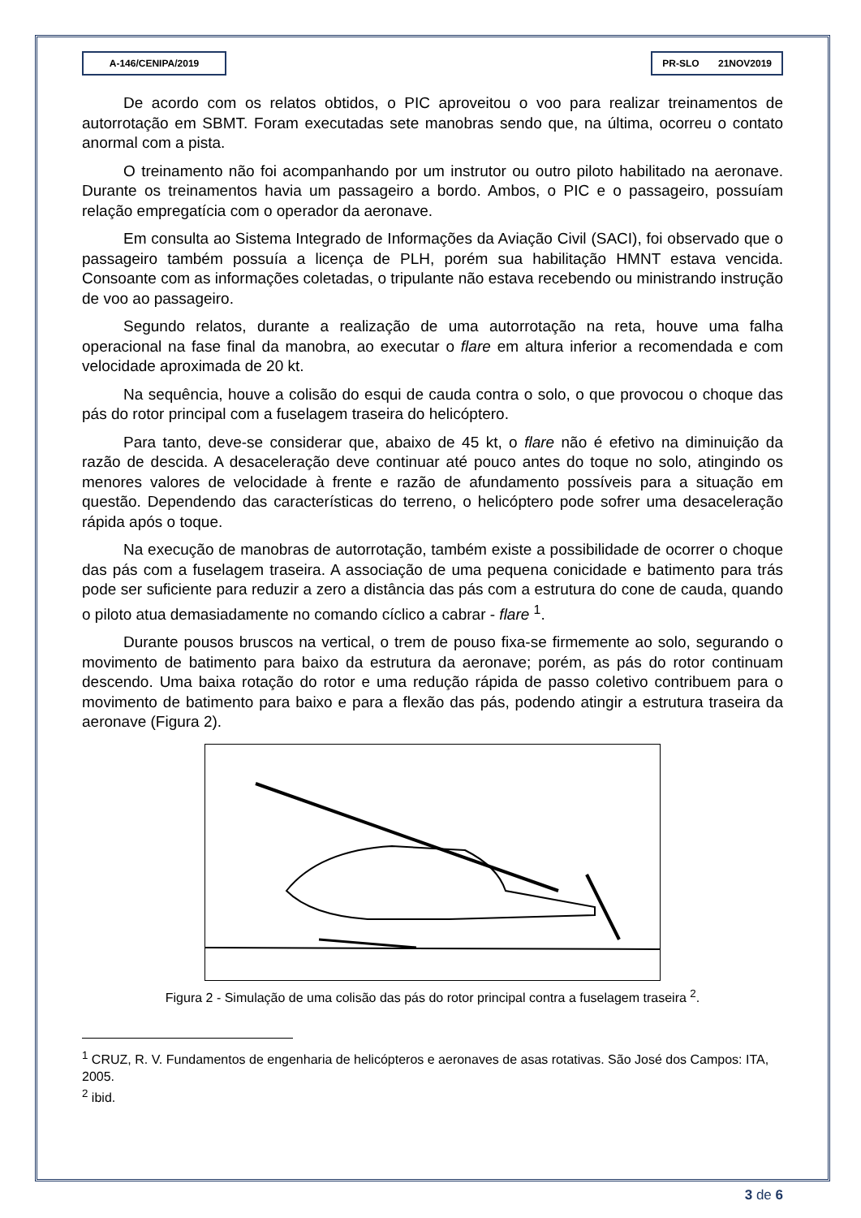A-146/CENIPA/2019 PR-SLO 21NOV2019
De acordo com os relatos obtidos, o PIC aproveitou o voo para realizar treinamentos de autorrotação em SBMT. Foram executadas sete manobras sendo que, na última, ocorreu o contato anormal com a pista.
O treinamento não foi acompanhando por um instrutor ou outro piloto habilitado na aeronave. Durante os treinamentos havia um passageiro a bordo. Ambos, o PIC e o passageiro, possuíam relação empregatícia com o operador da aeronave.
Em consulta ao Sistema Integrado de Informações da Aviação Civil (SACI), foi observado que o passageiro também possuía a licença de PLH, porém sua habilitação HMNT estava vencida. Consoante com as informações coletadas, o tripulante não estava recebendo ou ministrando instrução de voo ao passageiro.
Segundo relatos, durante a realização de uma autorrotação na reta, houve uma falha operacional na fase final da manobra, ao executar o flare em altura inferior a recomendada e com velocidade aproximada de 20 kt.
Na sequência, houve a colisão do esqui de cauda contra o solo, o que provocou o choque das pás do rotor principal com a fuselagem traseira do helicóptero.
Para tanto, deve-se considerar que, abaixo de 45 kt, o flare não é efetivo na diminuição da razão de descida. A desaceleração deve continuar até pouco antes do toque no solo, atingindo os menores valores de velocidade à frente e razão de afundamento possíveis para a situação em questão. Dependendo das características do terreno, o helicóptero pode sofrer uma desaceleração rápida após o toque.
Na execução de manobras de autorrotação, também existe a possibilidade de ocorrer o choque das pás com a fuselagem traseira. A associação de uma pequena conicidade e batimento para trás pode ser suficiente para reduzir a zero a distância das pás com a estrutura do cone de cauda, quando o piloto atua demasiadamente no comando cíclico a cabrar - flare <sup>1</sup>.
Durante pousos bruscos na vertical, o trem de pouso fixa-se firmemente ao solo, segurando o movimento de batimento para baixo da estrutura da aeronave; porém, as pás do rotor continuam descendo. Uma baixa rotação do rotor e uma redução rápida de passo coletivo contribuem para o movimento de batimento para baixo e para a flexão das pás, podendo atingir a estrutura traseira da aeronave (Figura 2).
Figura 2 - Simulação de uma colisão das pás do rotor principal contra a fuselagem traseira <sup>2</sup>.
<sup>1</sup> CRUZ, R. V. Fundamentos de engenharia de helicópteros e aeronaves de asas rotativas. São José dos Campos: ITA, 2005.
<sup>2</sup> ibid.
3 de 6